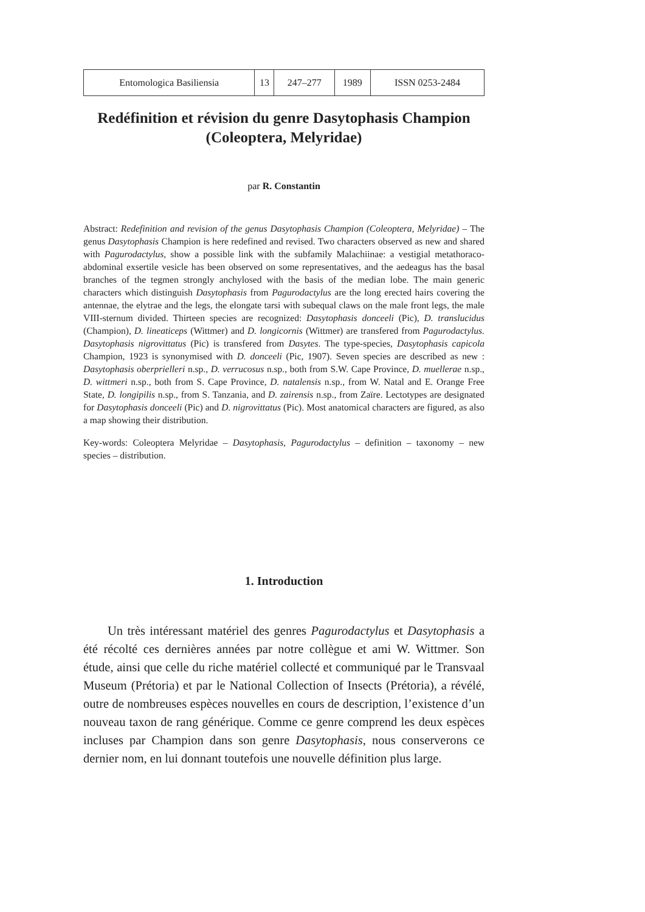| Entomologica Basiliensia | 13 | 247–277 | 1989 | ISSN 0253-2484 |
Redéfinition et révision du genre Dasytophasis Champion
(Coleoptera, Melyridae)
par R. Constantin
Abstract: Redefinition and revision of the genus Dasytophasis Champion (Coleoptera, Melyridae) – The genus Dasytophasis Champion is here redefined and revised. Two characters observed as new and shared with Pagurodactylus, show a possible link with the subfamily Malachiinae: a vestigial metathoraco-abdominal exsertile vesicle has been observed on some representatives, and the aedeagus has the basal branches of the tegmen strongly anchylosed with the basis of the median lobe. The main generic characters which distinguish Dasytophasis from Pagurodactylus are the long erected hairs covering the antennae, the elytrae and the legs, the elongate tarsi with subequal claws on the male front legs, the male VIII-sternum divided. Thirteen species are recognized: Dasytophasis donceeli (Pic), D. translucidus (Champion), D. lineaticeps (Wittmer) and D. longicornis (Wittmer) are transfered from Pagurodactylus. Dasytophasis nigrovittatus (Pic) is transfered from Dasytes. The type-species, Dasytophasis capicola Champion, 1923 is synonymised with D. donceeli (Pic, 1907). Seven species are described as new : Dasytophasis oberprielleri n.sp., D. verrucosus n.sp., both from S.W. Cape Province, D. muellerae n.sp., D. wittmeri n.sp., both from S. Cape Province, D. natalensis n.sp., from W. Natal and E. Orange Free State, D. longipilis n.sp., from S. Tanzania, and D. zairensis n.sp., from Zaïre. Lectotypes are designated for Dasytophasis donceeli (Pic) and D. nigrovittatus (Pic). Most anatomical characters are figured, as also a map showing their distribution.
Key-words: Coleoptera Melyridae – Dasytophasis, Pagurodactylus – definition – taxonomy – new species – distribution.
1. Introduction
Un très intéressant matériel des genres Pagurodactylus et Dasytophasis a été récolté ces dernières années par notre collègue et ami W. Wittmer. Son étude, ainsi que celle du riche matériel collecté et communiqué par le Transvaal Museum (Prétoria) et par le National Collection of Insects (Prétoria), a révélé, outre de nombreuses espèces nouvelles en cours de description, l’existence d’un nouveau taxon de rang générique. Comme ce genre comprend les deux espèces incluses par Champion dans son genre Dasytophasis, nous conserverons ce dernier nom, en lui donnant toutefois une nouvelle définition plus large.